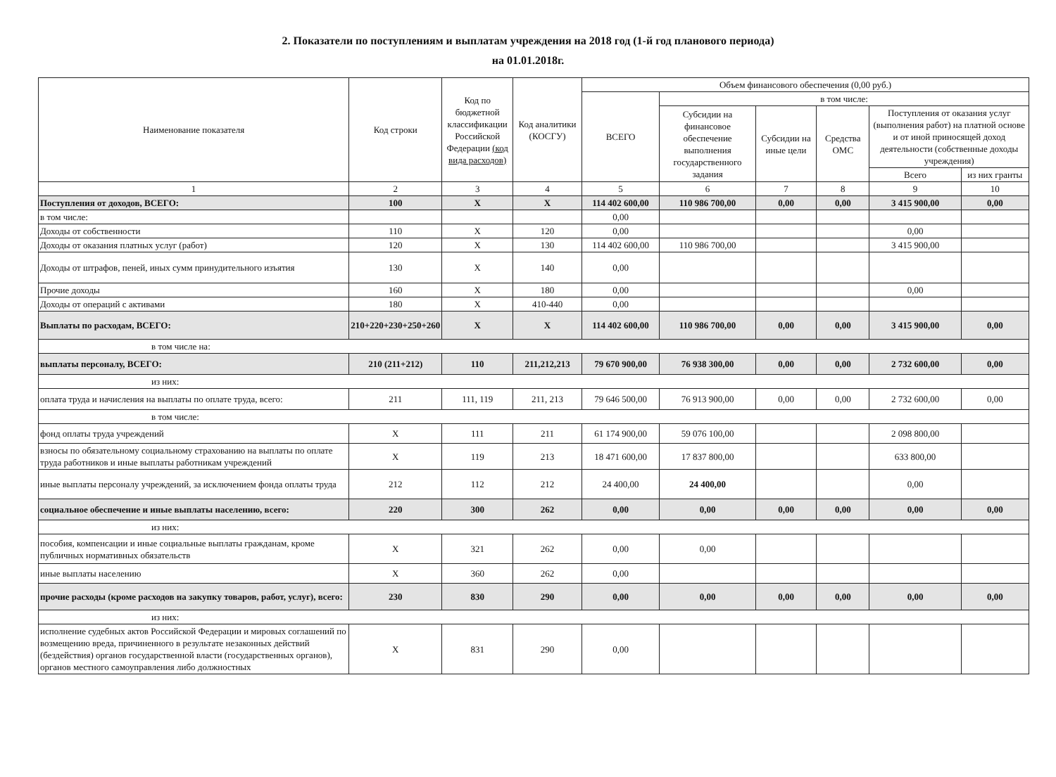2. Показатели по поступлениям и выплатам учреждения на 2018 год (1-й год планового периода)
на 01.01.2018г.
| Наименование показателя | Код строки | Код по бюджетной классификации Российской Федерации (код вида расходов) | Код аналитики (КОСГУ) | Объем финансового обеспечения (0,00 руб.) | | | | | |
| --- | --- | --- | --- | --- | --- | --- | --- | --- | --- |
| | | | | ВСЕГО | в том числе: | | | | |
| | | | | | Субсидии на финансовое обеспечение выполнения государственного задания | Субсидии на иные цели | Средства ОМС | Поступления от оказания услуг (выполнения работ) на платной основе и от иной приносящей доход деятельности (собственные доходы учреждения) | |
| | | | | | | | | Всего | из них гранты |
| 1 | 2 | 3 | 4 | 5 | 6 | 7 | 8 | 9 | 10 |
| Поступления от доходов, ВСЕГО: | 100 | X | X | 114 402 600,00 | 110 986 700,00 | 0,00 | 0,00 | 3 415 900,00 | 0,00 |
| в том числе: | | | | 0,00 | | | | | |
| Доходы от собственности | 110 | X | 120 | 0,00 | | | | 0,00 | |
| Доходы от оказания платных услуг (работ) | 120 | X | 130 | 114 402 600,00 | 110 986 700,00 | | | 3 415 900,00 | |
| Доходы от штрафов, пеней, иных сумм принудительного изъятия | 130 | X | 140 | 0,00 | | | | | |
| Прочие доходы | 160 | X | 180 | 0,00 | | | | 0,00 | |
| Доходы от операций с активами | 180 | X | 410-440 | 0,00 | | | | | |
| Выплаты по расходам, ВСЕГО: | 210+220+230+250+260 | X | X | 114 402 600,00 | 110 986 700,00 | 0,00 | 0,00 | 3 415 900,00 | 0,00 |
| в том числе на: | | | | | | | | | |
| выплаты персоналу, ВСЕГО: | 210 (211+212) | 110 | 211,212,213 | 79 670 900,00 | 76 938 300,00 | 0,00 | 0,00 | 2 732 600,00 | 0,00 |
| из них: | | | | | | | | | |
| оплата труда и начисления на выплаты по оплате труда, всего: | 211 | 111, 119 | 211, 213 | 79 646 500,00 | 76 913 900,00 | 0,00 | 0,00 | 2 732 600,00 | 0,00 |
| в том числе: | | | | | | | | | |
| фонд оплаты труда учреждений | X | 111 | 211 | 61 174 900,00 | 59 076 100,00 | | | 2 098 800,00 | |
| взносы по обязательному социальному страхованию на выплаты по оплате труда работников и иные выплаты работникам учреждений | X | 119 | 213 | 18 471 600,00 | 17 837 800,00 | | | 633 800,00 | |
| иные выплаты персоналу учреждений, за исключением фонда оплаты труда | 212 | 112 | 212 | 24 400,00 | 24 400,00 | | | 0,00 | |
| социальное обеспечение и иные выплаты населению, всего: | 220 | 300 | 262 | 0,00 | 0,00 | 0,00 | 0,00 | 0,00 | 0,00 |
| из них: | | | | | | | | | |
| пособия, компенсации и иные социальные выплаты гражданам, кроме публичных нормативных обязательств | X | 321 | 262 | 0,00 | 0,00 | | | | |
| иные выплаты населению | X | 360 | 262 | 0,00 | | | | | |
| прочие расходы (кроме расходов на закупку товаров, работ, услуг), всего: | 230 | 830 | 290 | 0,00 | 0,00 | 0,00 | 0,00 | 0,00 | 0,00 |
| из них: | | | | | | | | | |
| исполнение судебных актов Российской Федерации и мировых соглашений по возмещению вреда, причиненного в результате незаконных действий (бездействия) органов государственной власти (государственных органов), органов местного самоуправления либо должностных | X | 831 | 290 | 0,00 | | | | | |